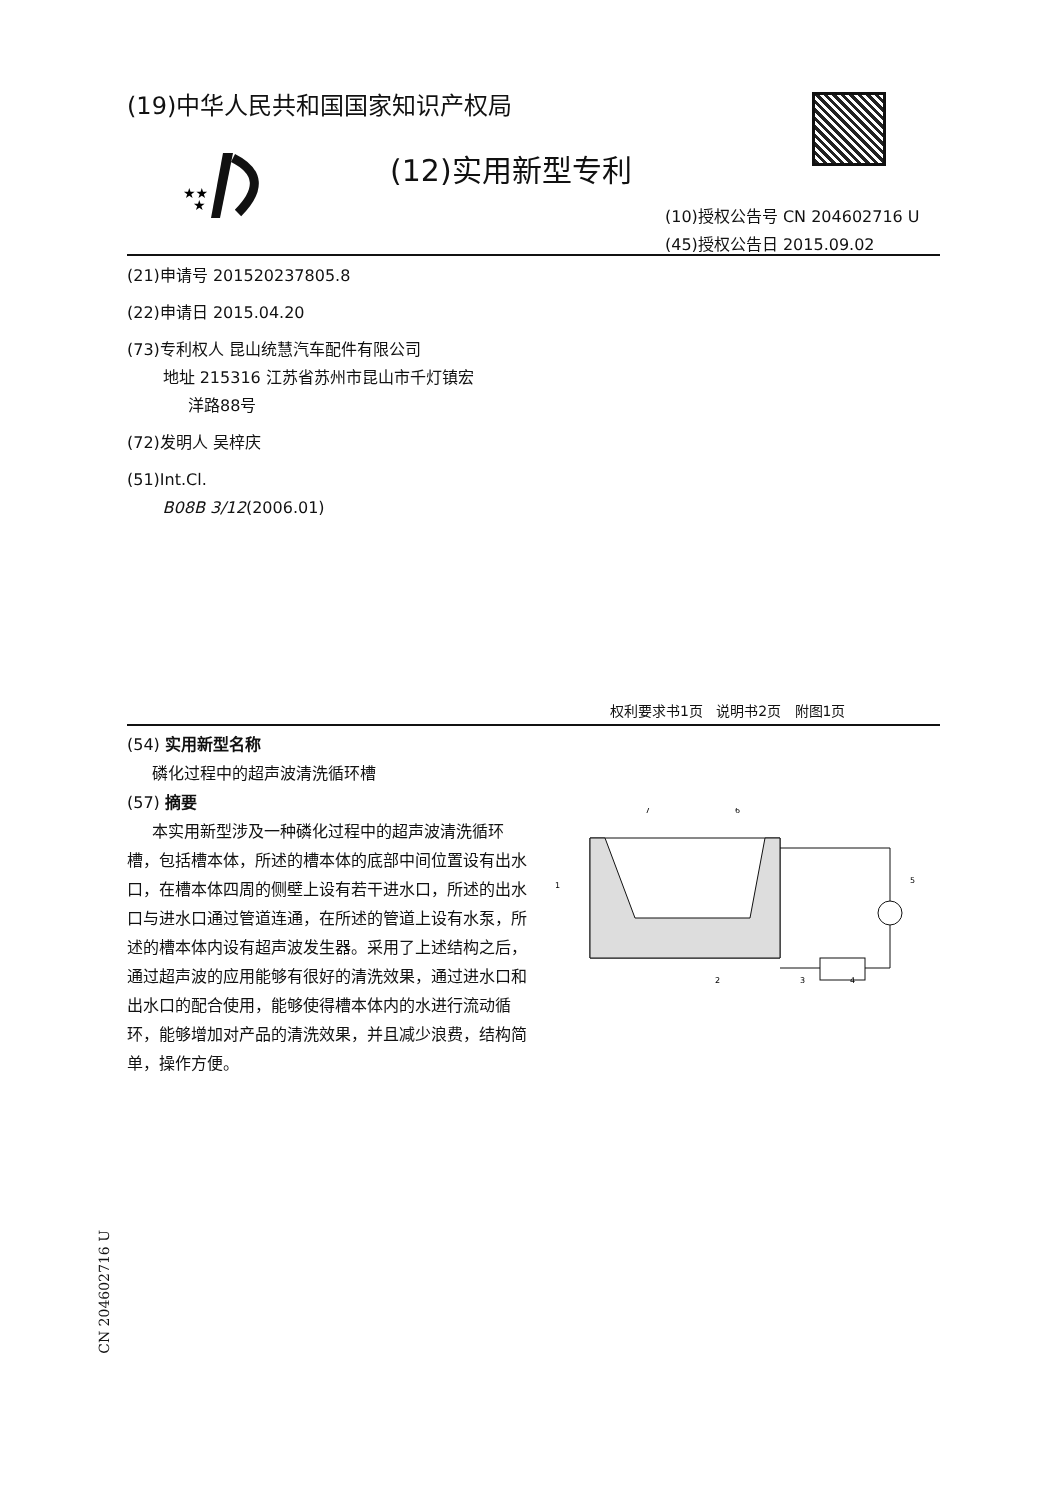(19)中华人民共和国国家知识产权局
★★
★
(12)实用新型专利
(10)授权公告号 CN 204602716 U
(45)授权公告日 2015.09.02
(21)申请号 201520237805.8
(22)申请日 2015.04.20
(73)专利权人 昆山统慧汽车配件有限公司
地址 215316 江苏省苏州市昆山市千灯镇宏
洋路88号
(72)发明人 吴梓庆
(51)Int.Cl.
B08B 3/12(2006.01)
权利要求书1页 说明书2页 附图1页
(54) 实用新型名称
磷化过程中的超声波清洗循环槽
(57) 摘要
本实用新型涉及一种磷化过程中的超声波清洗循环槽，包括槽本体，所述的槽本体的底部中间位置设有出水口，在槽本体四周的侧壁上设有若干进水口，所述的出水口与进水口通过管道连通，在所述的管道上设有水泵，所述的槽本体内设有超声波发生器。采用了上述结构之后，通过超声波的应用能够有很好的清洗效果，通过进水口和出水口的配合使用，能够使得槽本体内的水进行流动循环，能够增加对产品的清洗效果，并且减少浪费，结构简单，操作方便。
1
2
3
4
5
6
7
CN 204602716 U